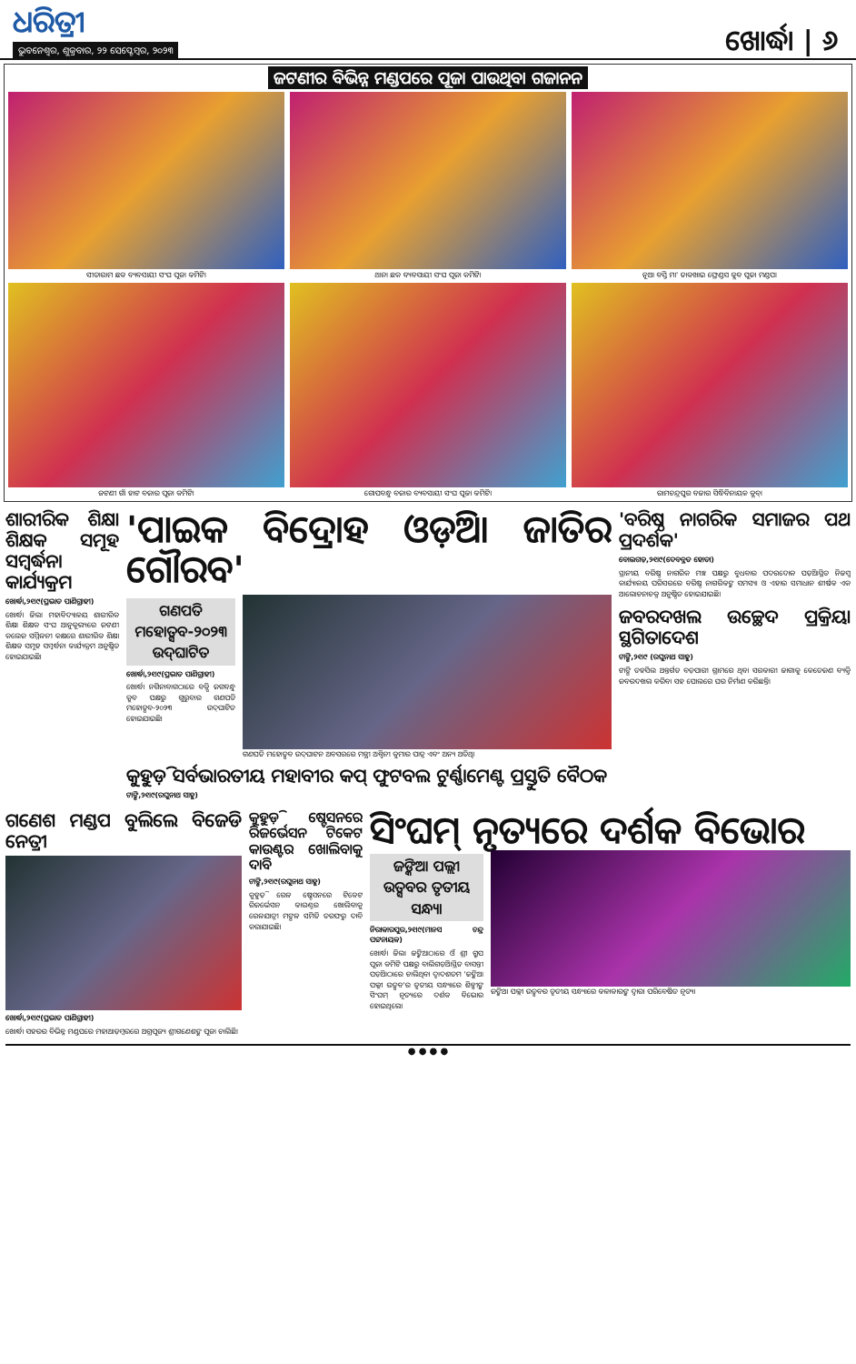ଧରିତ୍ରୀ
ଭୁବନେଶ୍ୱର, ଶୁକ୍ରବାର, ୨୨ ସେପ୍ଟେମ୍ବର, ୨୦୨୩
ଖୋର୍ଦ୍ଧା | ୬
ଜଟଣୀର ବିଭିନ୍ନ ମଣ୍ଡପରେ ପୂଜା ପାଉଥିବା ଗଜାନନ
ସୀତାରାମ ଛକ ବ୍ୟବସାୟୀ ସଂଘ ପୂଜା କମିଟି।
ଥାନା ଛକ ବ୍ୟବସାୟୀ ସଂଘ ପୂଜା କମିଟି।
ନୂଆ ବସ୍ତି ମା' ଡାକଖାଇ ଫ୍ରେଣ୍ଡସ କ୍ଲବ ପୂଜା ମଣ୍ଡପ।
ଜଟଣୀ ଗାଁ ହାଟ ବଜାର ପୂଜା କମିଟି। ଗୋପବନ୍ଧୁ ବଜାର ବ୍ୟବସାୟୀ ସଂଘ ପୂଜା କମିଟି।
ରାମଚନ୍ଦ୍ରପୁର ବଜାର ସିଦ୍ଧିବିନାୟକ କ୍ଲବ୍।
ଶାରୀରିକ ଶିକ୍ଷା ଶିକ୍ଷକ ସମୂହ ସମ୍ବର୍ଦ୍ଧନା କାର୍ଯ୍ୟକ୍ରମ
ଖୋର୍ଦ୍ଧା,୨୧ା୯(ପ୍ରଭାତ ପାଣିଗ୍ରାହୀ)
ଖୋର୍ଦ୍ଧା ଜିଲା ମହାବିଦ୍ୟାଳୟ ଶାରୀରିକ ଶିକ୍ଷା ଶିକ୍ଷକ ସଂଘ ଆନୁକୂଲ୍ୟରେ ଜଟଣୀ କଲେଜ ସମ୍ମିଳନୀ କକ୍ଷରେ ଶାରୀରିକ ଶିକ୍ଷା ଶିକ୍ଷକ ସମୂହ ସମ୍ବର୍ଦ୍ଧନା କାର୍ଯ୍ୟକ୍ରମ ଅନୁଷ୍ଠିତ ହୋଇଯାଇଛି।
'ପାଇକ ବିଦ୍ରୋହ ଓଡ଼ିଆ ଜାତିର ଗୌରବ'
ଗଣପତି ମହୋତ୍ସବ-୨୦୨୩ ଉଦ୍‌ଘାଟିତ
ଖୋର୍ଦ୍ଧା,୨୧ା୯(ପ୍ରଭାତ ପାଣିଗ୍ରାହୀ)
ଖୋର୍ଦ୍ଧା ନଗିନାବାଗଠାରେ ବକ୍ସି ଜଗବନ୍ଧୁ କ୍ଲବ ପକ୍ଷରୁ ଗୁରୁବାର ଗଣପତି ମହୋତ୍ସବ-୨୦୨୩ ଉଦ୍‌ଘାଟିତ ହୋଇଯାଇଛି।
ଗଣପତି ମହୋତ୍ସବ ଉଦ୍‌ଘାଟନ ଅବସରରେ ମନ୍ତ୍ରୀ ଅଶ୍ୱିନୀ କୁମାର ପାତ୍ର ଏବଂ ଅନ୍ୟ ଅତିଥି।
କୁହୁଡ଼ି ସର୍ବଭାରତୀୟ ମହାବୀର କପ୍ ଫୁଟବଲ ଟୁର୍ଣ୍ଣାମେଣ୍ଟ ପ୍ରସ୍ତୁତି ବୈଠକ
ଟାଙ୍ଗି,୨୧ା୯(ରଘୁନାଥ ସାହୁ)
'ବରିଷ୍ଠ ନାଗରିକ ସମାଜର ପଥ ପ୍ରଦର୍ଶକ'
ବୋଲଗଡ଼,୨୧ା୯(ଦେବବ୍ରତ ହୋତା)
ସ୍ଥାନୀୟ ବରିଷ୍ଠ ନାଗରିକ ମଞ୍ଚ ପକ୍ଷରୁ ବୁଧବାର ପଦରଦୋଳ ପଡ଼ିଆସ୍ଥିତ ନିଜସ୍ୱ କାର୍ଯ୍ୟାଳୟ ପରିସରରେ ବରିଷ୍ଠ ନାଗରିକଙ୍କ ସମସ୍ୟା ଓ ଏହାର ସମାଧାନ ଶୀର୍ଷକ ଏକ ଆଲୋଚନାଚକ୍ର ଅନୁଷ୍ଠିତ ହୋଇଯାଇଛି।
ଜବରଦଖଲ ଉଚ୍ଛେଦ ପ୍ରକ୍ରିୟା ସ୍ଥଗିତାଦେଶ
ଟାଙ୍ଗି,୨୧ା୯ (ରଘୁନାଥ ସାହୁ)
ଟାଙ୍ଗି ତହସିଲ ଅନ୍ତର୍ଗତ ବଡ଼ପାରୀ ଗ୍ରାମରେ ଥିବା ସରକାରୀ ଜାଗାକୁ କେତେଜଣ ବ୍ୟକ୍ତି ଜବରଦଖଲ କରିବା ସହ ପୋଲରେ ଘର ନିର୍ମାଣ କରିଛନ୍ତି।
ଗଣେଶ ମଣ୍ଡପ ବୁଲିଲେ ବିଜେଡି ନେତ୍ରୀ
ଖୋର୍ଦ୍ଧା,୨୧ା୯(ପ୍ରଭାତ ପାଣିଗ୍ରାହୀ)
ଖୋର୍ଦ୍ଧା ସହରର ବିଭିନ୍ନ ମଣ୍ଡପରେ ମହାଆଡ଼ମ୍ବରରେ ଅଗ୍ରପୂଜ୍ୟ ଶ୍ରୀଗଣେଶଙ୍କ ପୂଜା ଚାଲିଛି।
କୁହୁଡ଼ି ଷ୍ଟେସନରେ ରିଜର୍ଭେସନ ଟିକେଟ କାଉଣ୍ଟର ଖୋଲିବାକୁ ଦାବି
ଟାଙ୍ଗି,୨୧ା୯(ରଘୁନାଥ ସାହୁ)
କୁହୁଡ଼ି ରେଳ ଷ୍ଟେସନରେ ଟିକେଟ ରିଜର୍ଭେସନ କାଉଣ୍ଟର ଖୋଲିବାକୁ ରେଳଯାତ୍ରୀ ମଙ୍ଗଳ ସମିତି ତରଫରୁ ଦାବି କରାଯାଇଛି।
ସିଂଘମ୍ ନୃତ୍ୟରେ ଦର୍ଶକ ବିଭୋର
ଜଙ୍କିଆ ପଲ୍ଲୀ ଉତ୍ସବର ତୃତୀୟ ସନ୍ଧ୍ୟା
ନିରାକାରପୁର,୨୧ା୯(ମାନସ ଚନ୍ଦ୍ର ପଟ୍ଟନାୟକ)
ଖୋର୍ଦ୍ଧା ଜିଲା ଜଙ୍କିଆଠାରେ ଓଁ ଶ୍ରୀ ଗ୍ରୁପ ପୂଜା କମିଟି ପକ୍ଷରୁ ବାଲିଗଡ଼ିଆସ୍ଥିତ ବାସନ୍ତୀ ପଡ଼ିଆଠାରେ ଚାଲିଥିବା ଦ୍ୱାଦଶତମ 'ଜଙ୍କିଆ ପଲ୍ଲୀ ଉତ୍ସବ'ର ତୃତୀୟ ସନ୍ଧ୍ୟାରେ ଶିଳ୍ପୀଙ୍କ ସିଂଘମ୍ ନୃତ୍ୟରେ ଦର୍ଶକ ବିଭୋର ହୋଇଥିଲେ।
ଜଙ୍କିଆ ପଲ୍ଲୀ ଉତ୍ସବର ତୃତୀୟ ସନ୍ଧ୍ୟାରେ କଳାକାରଙ୍କ ଦ୍ୱାରା ପରିବେଷିତ ନୃତ୍ୟ।
● ● ● ●